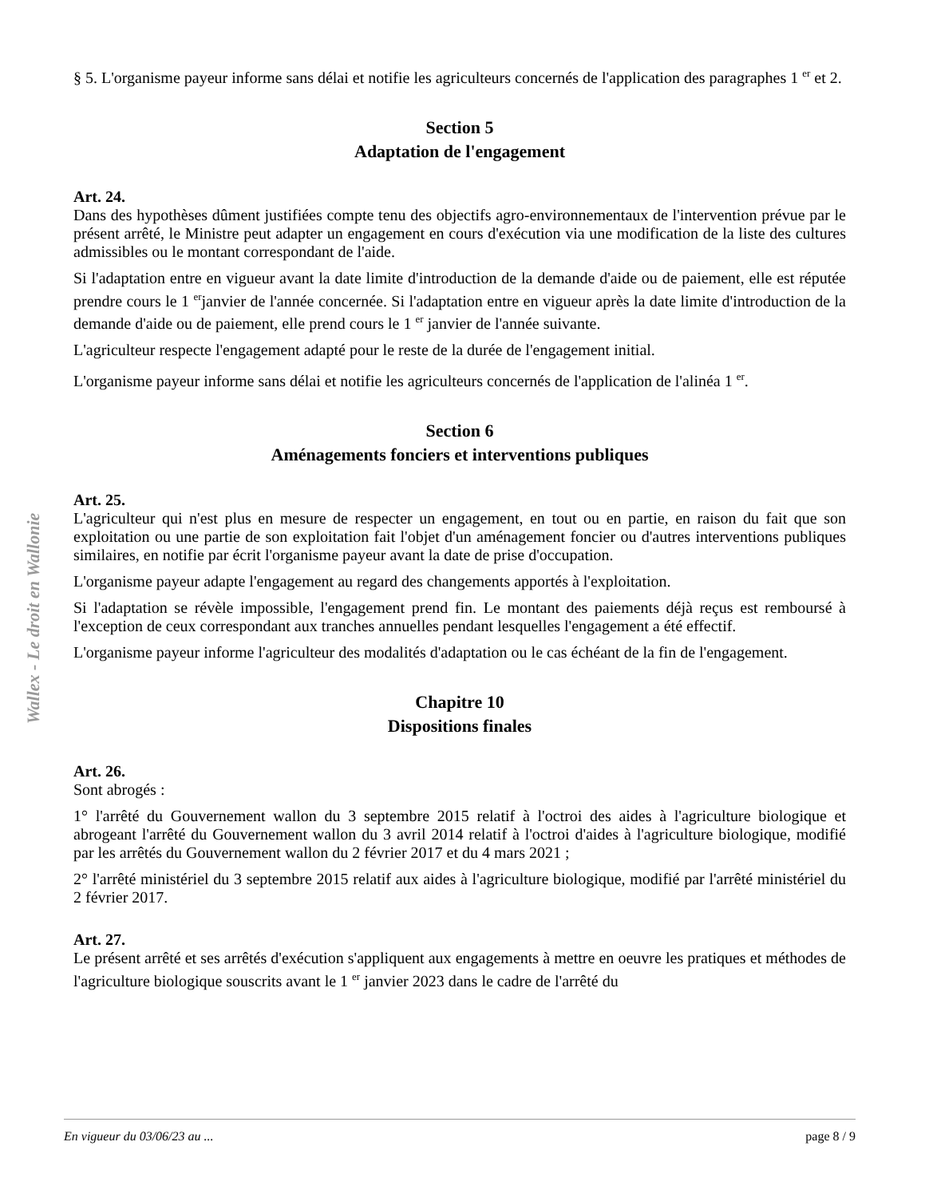Wallex - Le droit en Wallonie
§ 5. L'organisme payeur informe sans délai et notifie les agriculteurs concernés de l'application des paragraphes 1 <sup>er</sup> et 2.
Section 5
Adaptation de l'engagement
Art. 24.
Dans des hypothèses dûment justifiées compte tenu des objectifs agro-environnementaux de l'intervention prévue par le présent arrêté, le Ministre peut adapter un engagement en cours d'exécution via une modification de la liste des cultures admissibles ou le montant correspondant de l'aide.
Si l'adaptation entre en vigueur avant la date limite d'introduction de la demande d'aide ou de paiement, elle est réputée prendre cours le 1 <sup>er</sup>janvier de l'année concernée. Si l'adaptation entre en vigueur après la date limite d'introduction de la demande d'aide ou de paiement, elle prend cours le 1 <sup>er</sup> janvier de l'année suivante.
L'agriculteur respecte l'engagement adapté pour le reste de la durée de l'engagement initial.
L'organisme payeur informe sans délai et notifie les agriculteurs concernés de l'application de l'alinéa 1 <sup>er</sup>.
Section 6
Aménagements fonciers et interventions publiques
Art. 25.
L'agriculteur qui n'est plus en mesure de respecter un engagement, en tout ou en partie, en raison du fait que son exploitation ou une partie de son exploitation fait l'objet d'un aménagement foncier ou d'autres interventions publiques similaires, en notifie par écrit l'organisme payeur avant la date de prise d'occupation.
L'organisme payeur adapte l'engagement au regard des changements apportés à l'exploitation.
Si l'adaptation se révèle impossible, l'engagement prend fin. Le montant des paiements déjà reçus est remboursé à l'exception de ceux correspondant aux tranches annuelles pendant lesquelles l'engagement a été effectif.
L'organisme payeur informe l'agriculteur des modalités d'adaptation ou le cas échéant de la fin de l'engagement.
Chapitre 10
Dispositions finales
Art. 26.
Sont abrogés :
1° l'arrêté du Gouvernement wallon du 3 septembre 2015 relatif à l'octroi des aides à l'agriculture biologique et abrogeant l'arrêté du Gouvernement wallon du 3 avril 2014 relatif à l'octroi d'aides à l'agriculture biologique, modifié par les arrêtés du Gouvernement wallon du 2 février 2017 et du 4 mars 2021 ;
2° l'arrêté ministériel du 3 septembre 2015 relatif aux aides à l'agriculture biologique, modifié par l'arrêté ministériel du 2 février 2017.
Art. 27.
Le présent arrêté et ses arrêtés d'exécution s'appliquent aux engagements à mettre en oeuvre les pratiques et méthodes de l'agriculture biologique souscrits avant le 1 <sup>er</sup> janvier 2023 dans le cadre de l'arrêté du
En vigueur du 03/06/23 au ... page 8 / 9